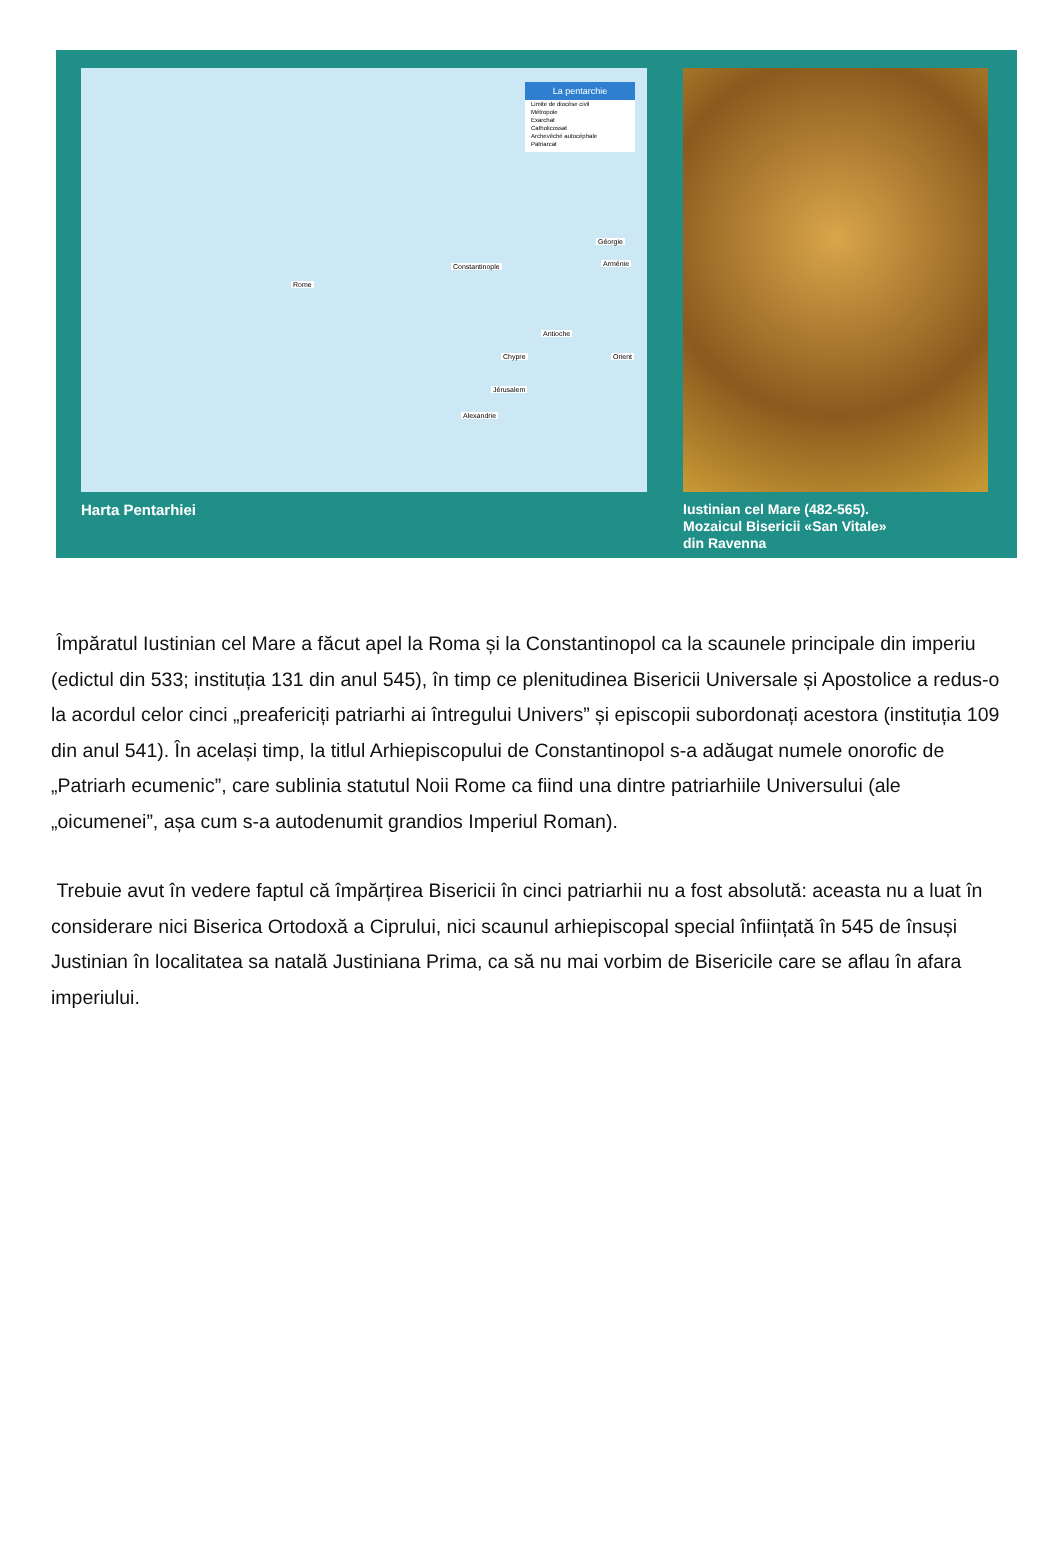La pentarchie
Limite de diocèse civil
Métropole
Exarchat
Catholicossat
Archevêché autocéphale
Patriarcat
Rome
Constantinople
Antioche
Jérusalem
Alexandrie
Chypre
Arménie
Géorgie
Orient
Harta Pentarhiei
Iustinian cel Mare (482-565).
Mozaicul Bisericii «San Vitale»
din Ravenna
Împăratul Iustinian cel Mare a făcut apel la Roma și la Constantinopol ca la scaunele principale din imperiu (edictul din 533; instituția 131 din anul 545), în timp ce plenitudinea Bisericii Universale și Apostolice a redus-o la acordul celor cinci „preafericiți patriarhi ai întregului Univers” și episcopii subordonați acestora (instituția 109 din anul 541). În același timp, la titlul Arhiepiscopului de Constantinopol s-a adăugat numele onorofic de „Patriarh ecumenic”, care sublinia statutul Noii Rome ca fiind una dintre patriarhiile Universului (ale „oicumenei”, așa cum s-a autodenumit grandios Imperiul Roman).
Trebuie avut în vedere faptul că împărțirea Bisericii în cinci patriarhii nu a fost absolută: aceasta nu a luat în considerare nici Biserica Ortodoxă a Ciprului, nici scaunul arhiepiscopal special înființată în 545 de însuși Justinian în localitatea sa natală Justiniana Prima, ca să nu mai vorbim de Bisericile care se aflau în afara imperiului.